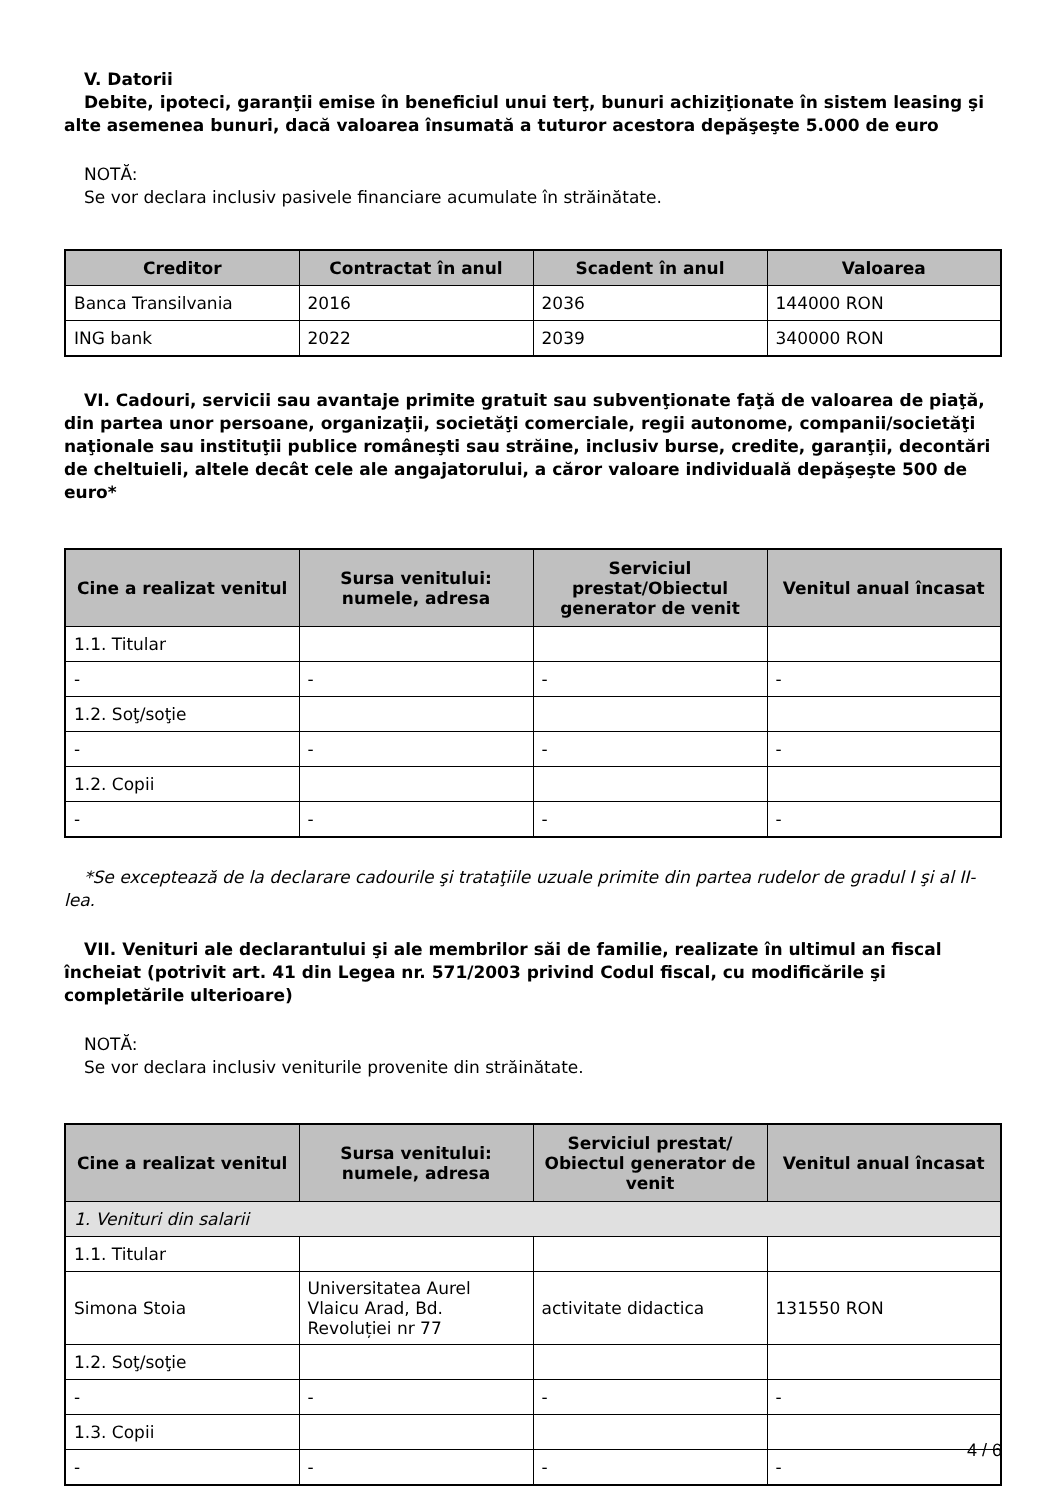V. Datorii
Debite, ipoteci, garanţii emise în beneficiul unui terţ, bunuri achiziţionate în sistem leasing şi alte asemenea bunuri, dacă valoarea însumată a tuturor acestora depăşeşte 5.000 de euro
NOTĂ:
Se vor declara inclusiv pasivele financiare acumulate în străinătate.
| Creditor | Contractat în anul | Scadent în anul | Valoarea |
| --- | --- | --- | --- |
| Banca Transilvania | 2016 | 2036 | 144000 RON |
| ING bank | 2022 | 2039 | 340000 RON |
VI. Cadouri, servicii sau avantaje primite gratuit sau subvenţionate faţă de valoarea de piaţă, din partea unor persoane, organizaţii, societăţi comerciale, regii autonome, companii/societăţi naţionale sau instituţii publice româneşti sau străine, inclusiv burse, credite, garanţii, decontări de cheltuieli, altele decât cele ale angajatorului, a căror valoare individuală depăşeşte 500 de euro*
| Cine a realizat venitul | Sursa venitului: numele, adresa | Serviciul prestat/Obiectul generator de venit | Venitul anual încasat |
| --- | --- | --- | --- |
| 1.1. Titular | | | |
| - | - | - | - |
| 1.2. Soţ/soţie | | | |
| - | - | - | - |
| 1.2. Copii | | | |
| - | - | - | - |
*Se exceptează de la declarare cadourile şi trataţiile uzuale primite din partea rudelor de gradul I şi al II-lea.
VII. Venituri ale declarantului şi ale membrilor săi de familie, realizate în ultimul an fiscal încheiat (potrivit art. 41 din Legea nr. 571/2003 privind Codul fiscal, cu modificările şi completările ulterioare)
NOTĂ:
Se vor declara inclusiv veniturile provenite din străinătate.
| Cine a realizat venitul | Sursa venitului: numele, adresa | Serviciul prestat/ Obiectul generator de venit | Venitul anual încasat |
| --- | --- | --- | --- |
| 1. Venituri din salarii | | | |
| 1.1. Titular | | | |
| Simona Stoia | Universitatea Aurel Vlaicu Arad, Bd. Revoluției nr 77 | activitate didactica | 131550 RON |
| 1.2. Soţ/soţie | | | |
| - | - | - | - |
| 1.3. Copii | | | |
| - | - | - | - |
4 / 6